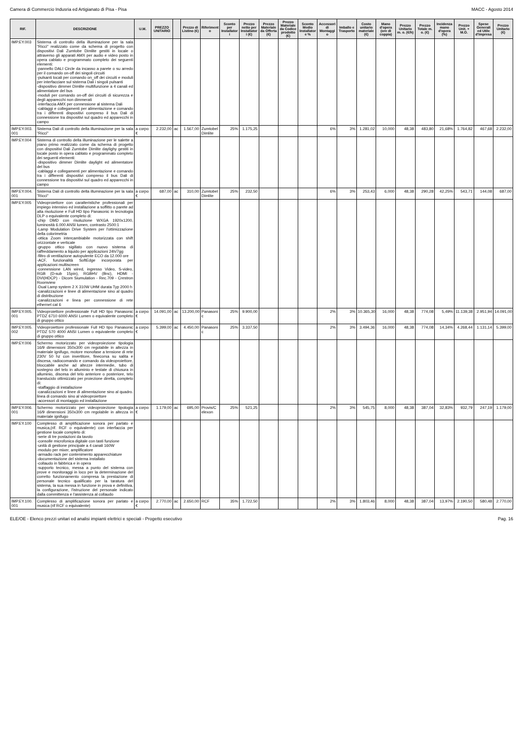Camera di Commercio Indusria ed Artigianato di Pisa - Pisa MACC - Agosto 2014
| RIF. | DESCRIZIONE | U.M. | PREZZO UNITARIO | | Prezzo di Listino (€) | Riferimento | Sconto per Installatori | Prezzo netto per Installatori (€) | Prezzo Materiale da Offerta (€) | Prezzo Materiale da Codice prodotto (€) | Sconto Medio Installatore % | Accessori di Montaggio | Imballo e Trasporto | Costo unitario materiale (€) | Mano d'opera (ore di coppia) | Prezzo Unitario m. o. (€/h) | Prezzo Totale m. o. (€) | Incidenza mano d'opera (%) | Prezzo Unit. + M.O. | Spese Generali ed Utile d'Impresa | Prezzo Unitario (€) |
| --- | --- | --- | --- | --- | --- | --- | --- | --- | --- | --- | --- | --- | --- | --- | --- | --- | --- | --- | --- | --- | --- |
| IMP.EY.003 | Sistema di controllo della illuminazione per la sala "Ricci" realizzato come da schema di progetto con dispositivi Dali Zumtobe Dimlite gestiti in locale o attraverso gli apparati AMX per audio e video posto in opera cablato e programmato completo dei seguenti elementi: -pannello DALI Circle da incasso a parete o su arredo per il comando on-off dei singoli circuiti -pulsanti locali per comando on_off dei circuiti e moduli per interfacciare sul sistema Dali i singoli pulsanti -dispositivo dimmer Dimlite multifunzione a 4 canali ed alimentatore del bus -moduli per comando on-off dei circuiti di sicurezza e degli apparecchi non dimmerati -interfaccia AMX per connessione al sistema Dali -cablaggi e collegamenti per alimentazione e comando tra i differenti dispositivi compreso il bus Dali di connessione tra dispositivi sul quadro ed apparecchi in campo | | | | | | | | | | | | | | | | | | | | |
| IMP.EY.003.001 | Sistema Dali di controllo della illuminazione per la sala "Ricci" | a corpo € | 2.232,00 | ac | 1.567,00 | Zumtobel Dimlite | 25% | 1.175,25 | | | | 6% | 3% | 1.281,02 | 10,000 | 48,38 | 483,80 | 21,68% | 1.764,82 | 467,68 | 2.232,00 |
| IMP.EY.004 | Sistema di controllo della illuminazione per le salette a piano primo realizzato come da schema di progetto con dispositivi Dali Zumtobe Dimlite daylighy gestiti in locale posto in opera cablato e programmato completo dei seguenti elementi: -dispositivo dimmer Dimlite daylight ed alimentatore del bus -cablaggi e collegamenti per alimentazione e comando tra i differenti dispositivi compreso il bus Dali di connessione tra dispositivi sul quadro ed apparecchi in campo | | | | | | | | | | | | | | | | | | | | |
| IMP.EY.004.001 | Sistema Dali di controllo della illuminazione per la sala "Ricci" | a corpo € | 687,00 | ac | 310,00 | Zumtobel Dimlite | 25% | 232,50 | | | | 6% | 3% | 253,43 | 6,000 | 48,38 | 290,28 | 42,25% | 543,71 | 144,08 | 687,00 |
| IMP.EY.005 | Videoproiettore con caratteristiche professionali per impiego intensivo ed installazione a soffitto o parete ad alta risoluzione e Full HD tipo Panasonic in tecnologia DLP o equivalente completo di: -chip DMD con risoluzione WXGA 1920x1200, luminosità 6.000 ANSI lumen, contrasto 2500:1 -Lamp Modulation Drive System per l'ottimizzazione della colorimetria -ottica Zoom intercambiabile motorizzata con shift orizzontale e verticale -gruppo ottico sigillato con nuovo sistema di raffreddamento a liquido per applicazioni 24h/7gg -filtro di ventilazione autopulente ECO da 12.000 ore -ACF, funzionalità SoftEdge incorporata per applicazioni multiscreen -connessione LAN wired, ingresso Video, S-video, RGB (D-sub 15pin), RGBHV (Bnc), HDMI - DVI(HDCP) - Dicom Siumulation - Rec.709 - Crestron Roomview -Dual Lamp system 2 X 310W UHM durata Typ 2000 h -canalizzazioni e linee di alimentazione sino al quadro di distribuzione -canalizzazioni e linea per connessione di rete ethernet cat 6 | | | | | | | | | | | | | | | | | | | | |
| IMP.EY.005.001 | Videoproiettore professionale Full HD tipo Panasonic PTDZ 6710 6000 ANSI Lumen o equivalente completo di gruppo ottico | a corpo € | 14.091,00 | ac | 13.200,00 | Panasonic | 25% | 9.900,00 | | | | 2% | 3% | 10.365,30 | 16,000 | 48,38 | 774,08 | 5,49% | 11.139,38 | 2.951,94 | 14.091,00 |
| IMP.EY.005.002 | Videoproiettore professionale Full HD tipo Panasonic PTDZ 570 4000 ANSI Lumen o equivalente completo di gruppo ottico | a corpo € | 5.399,00 | ac | 4.450,00 | Panasonic | 25% | 3.337,50 | | | | 2% | 3% | 3.494,36 | 16,000 | 48,38 | 774,08 | 14,34% | 4.268,44 | 1.131,14 | 5.399,00 |
| IMP.EY.006 | Schermo motorizzato per videoproiezione tipologia 16/9 dimensioni 350x300 cm regolabile in altezza in materiale ignifugo, motore monofase a tensione di rete 230V 50 hz con invertitore, finecorsa su salita e discesa, radiocomando e comando da videoproiettore, bloccabile anche ad altezze intermedie, tubo di sostegno del telo in alluminio e testate di chiusura in alluminio, discesa del telo anteriore o posteriore, telo translucido ottimizzato per proiezione diretta, completo di: -staffaggio di installazione -canalizzazioni e linee di alimentazione sino al quadro. linea di comando sino al videoproiettore -accessori di montaggio ed installazione | | | | | | | | | | | | | | | | | | | | |
| IMP.EY.006.001 | Schermo motorizzato per videoproiezione tipologia 16/9 dimensioni 350x300 cm regolabile in altezza in materiale ignifugo | a corpo € | 1.179,00 | ac | 695,00 | Provis/Celexon | 25% | 521,25 | | | | 2% | 3% | 545,75 | 8,000 | 48,38 | 387,04 | 32,83% | 932,79 | 247,19 | 1.179,00 |
| IMP.EY.100 | Complesso di amplificazione sonora per parlato e musica,(rif. RCF o equivalente) con interfaccia per gestione locale completo di: -serie di tre postazioni da tavolo -consolle microfonica digitale con tasti funzione -unità di gestione principale a 4 canali 160W -modulo per mixer, amplificatore -armadio rack per contenimento apparecchiature -documentazione del sistema installato -collaudo in fabbrica e in opera -supporto tecnico, messa a punto del sistema con prove e monitoraggi in loco per la determinazione del corretto funzionamento compresa la prestazione di personale tecnico qualificato per la taratura del sistema, la sua messa in funzione in prova e definitiva, la configurazione, l'istruzione del personale indicato dalla committenza e l'assistenza al collaudo | | | | | | | | | | | | | | | | | | | | |
| IMP.EY.100.001 | Complesso di amplificazione sonora per parlato e musica (rif RCF o equivalente) | a corpo € | 2.770,00 | ac | 2.650,00 | RCF | 35% | 1.722,50 | | | | 2% | 3% | 1.803,46 | 8,000 | 48,38 | 387,04 | 13,97% | 2.190,50 | 580,48 | 2.770,00 |
ELE/OE - Elenco prezzi unitari ed analisi impianti elettrici e speciali - Progetto esecutivo Pag. 16